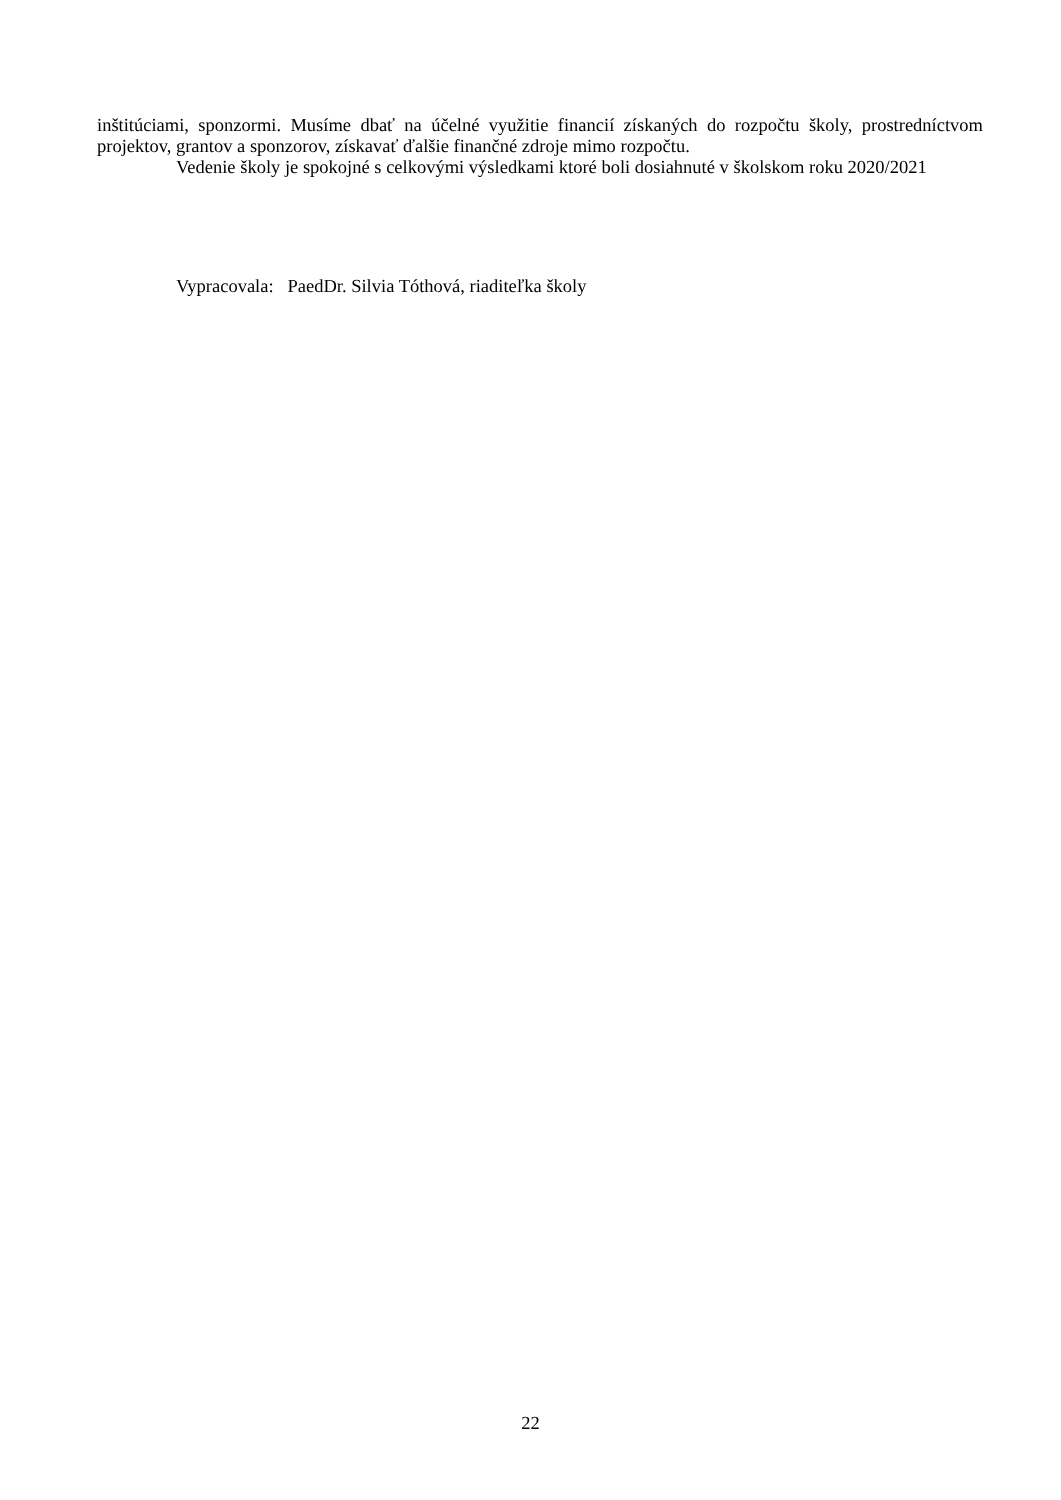inštitúciami, sponzormi. Musíme dbať na účelné využitie financií získaných do rozpočtu školy, prostredníctvom projektov, grantov a sponzorov, získavať ďalšie finančné zdroje mimo rozpočtu.
Vedenie školy je spokojné s celkovými výsledkami ktoré boli dosiahnuté v školskom roku 2020/2021
Vypracovala: PaedDr. Silvia Tóthová, riaditeľka školy
22